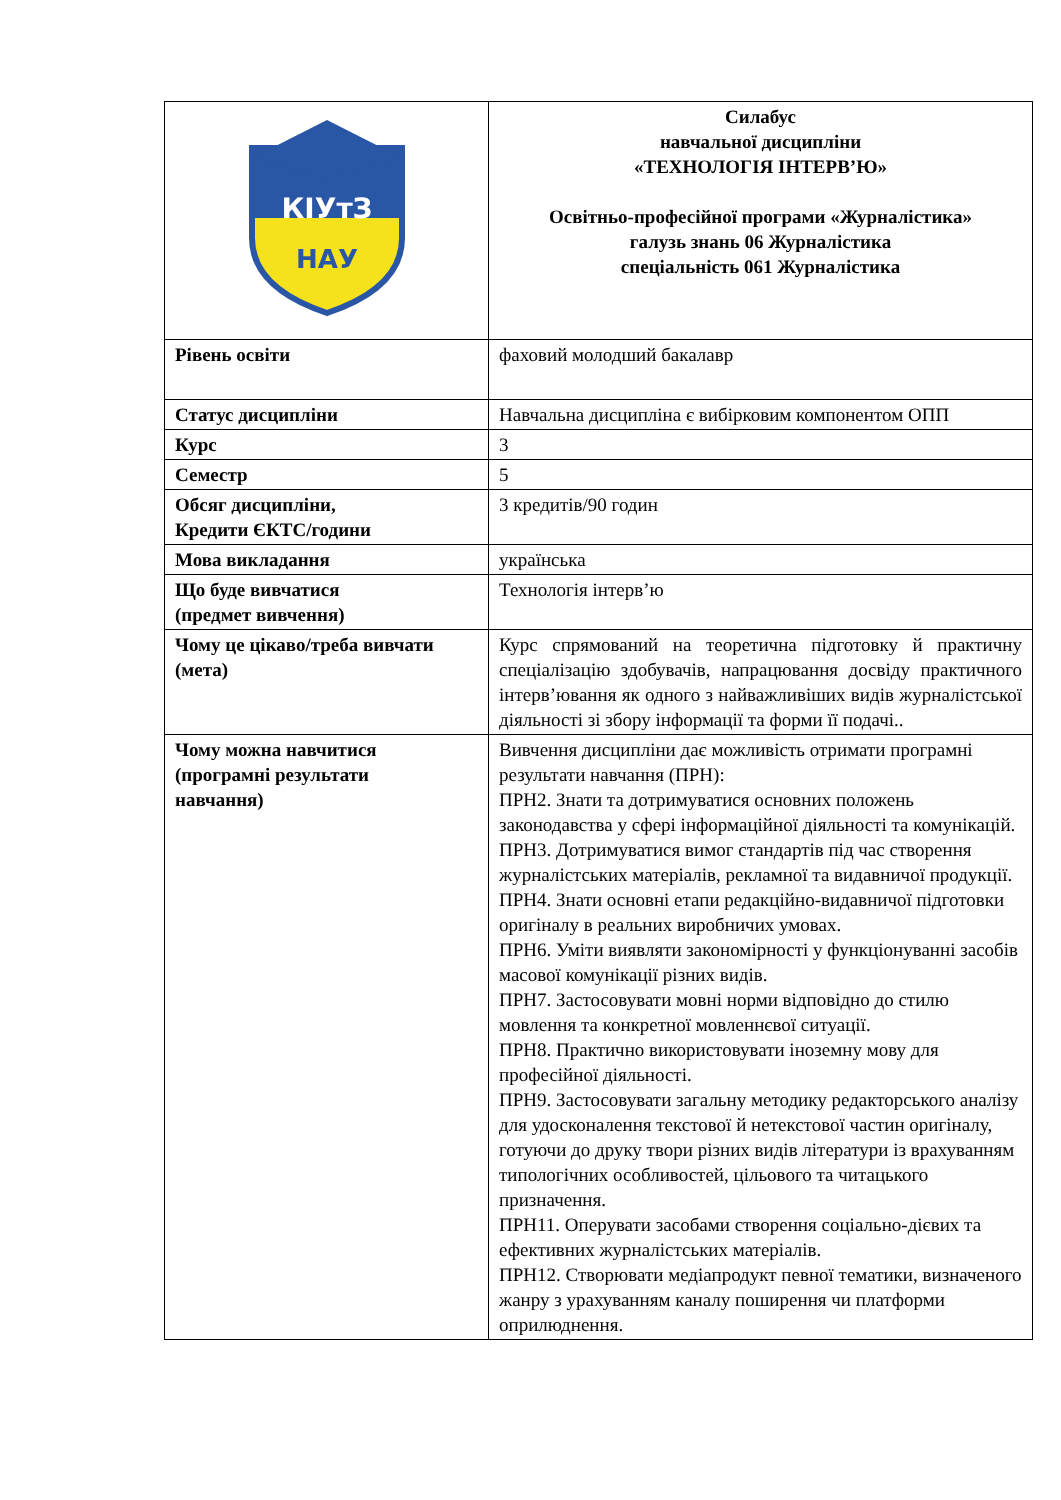| КІУтЗ НАУ | Силабус навчальної дисципліни «ТЕХНОЛОГІЯ ІНТЕРВ’Ю» Освітньо-професійної програми «Журналістика» галузь знань 06 Журналістика спеціальність 061 Журналістика |
| Рівень освіти | фаховий молодший бакалавр |
| Статус дисципліни | Навчальна дисципліна є вибірковим компонентом ОПП |
| Курс | 3 |
| Семестр | 5 |
| Обсяг дисципліни, Кредити ЄКТС/години | 3 кредитів/90 годин |
| Мова викладання | українська |
| Що буде вивчатися (предмет вивчення) | Технологія інтерв’ю |
| Чому це цікаво/треба вивчати (мета) | Курс спрямований на теоретична підготовку й практичну спеціалізацію здобувачів, напрацювання досвіду практичного інтерв’ювання як одного з найважливіших видів журналістської діяльності зі збору інформації та форми її подачі.. |
| Чому можна навчитися (програмні результати навчання) | Вивчення дисципліни дає можливість отримати програмні результати навчання (ПРН): ПРН2. Знати та дотримуватися основних положень законодавства у сфері інформаційної діяльності та комунікацій. ПРН3. Дотримуватися вимог стандартів під час створення журналістських матеріалів, рекламної та видавничої продукції. ПРН4. Знати основні етапи редакційно-видавничої підготовки оригіналу в реальних виробничих умовах. ПРН6. Уміти виявляти закономірності у функціонуванні засобів масової комунікації різних видів. ПРН7. Застосовувати мовні норми відповідно до стилю мовлення та конкретної мовленнєвої ситуації. ПРН8. Практично використовувати іноземну мову для професійної діяльності. ПРН9. Застосовувати загальну методику редакторського аналізу для удосконалення текстової й нетекстової частин оригіналу, готуючи до друку твори різних видів літератури із врахуванням типологічних особливостей, цільового та читацького призначення. ПРН11. Оперувати засобами створення соціально-дієвих та ефективних журналістських матеріалів. ПРН12. Створювати медіапродукт певної тематики, визначеного жанру з урахуванням каналу поширення чи платформи оприлюднення. |